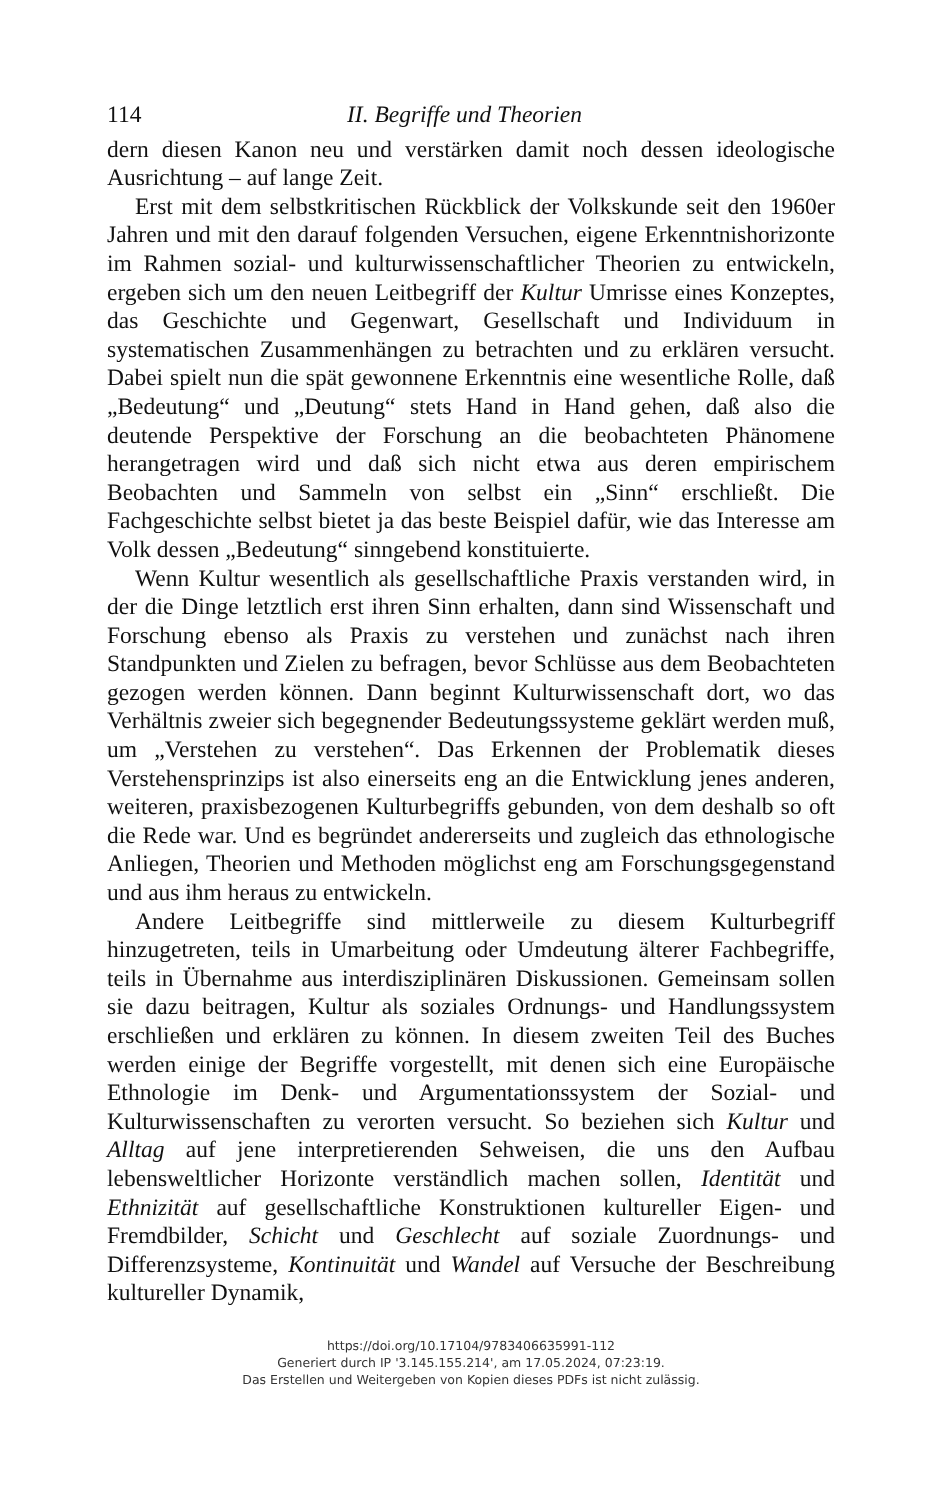114 II. Begriffe und Theorien
dern diesen Kanon neu und verstärken damit noch dessen ideologische Ausrichtung – auf lange Zeit.
Erst mit dem selbstkritischen Rückblick der Volkskunde seit den 1960er Jahren und mit den darauf folgenden Versuchen, eigene Erkenntnishorizonte im Rahmen sozial- und kulturwissenschaftlicher Theorien zu entwickeln, ergeben sich um den neuen Leitbegriff der Kultur Umrisse eines Konzeptes, das Geschichte und Gegenwart, Gesellschaft und Individuum in systematischen Zusammenhängen zu betrachten und zu erklären versucht. Dabei spielt nun die spät gewonnene Erkenntnis eine wesentliche Rolle, daß „Bedeutung“ und „Deutung“ stets Hand in Hand gehen, daß also die deutende Perspektive der Forschung an die beobachteten Phänomene herangetragen wird und daß sich nicht etwa aus deren empirischem Beobachten und Sammeln von selbst ein „Sinn“ erschließt. Die Fachgeschichte selbst bietet ja das beste Beispiel dafür, wie das Interesse am Volk dessen „Bedeutung“ sinngebend konstituierte.
Wenn Kultur wesentlich als gesellschaftliche Praxis verstanden wird, in der die Dinge letztlich erst ihren Sinn erhalten, dann sind Wissenschaft und Forschung ebenso als Praxis zu verstehen und zunächst nach ihren Standpunkten und Zielen zu befragen, bevor Schlüsse aus dem Beobachteten gezogen werden können. Dann beginnt Kulturwissenschaft dort, wo das Verhältnis zweier sich begegnender Bedeutungssysteme geklärt werden muß, um „Verstehen zu verstehen“. Das Erkennen der Problematik dieses Verstehensprinzips ist also einerseits eng an die Entwicklung jenes anderen, weiteren, praxisbezogenen Kulturbegriffs gebunden, von dem deshalb so oft die Rede war. Und es begründet andererseits und zugleich das ethnologische Anliegen, Theorien und Methoden möglichst eng am Forschungsgegenstand und aus ihm heraus zu entwickeln.
Andere Leitbegriffe sind mittlerweile zu diesem Kulturbegriff hinzugetreten, teils in Umarbeitung oder Umdeutung älterer Fachbegriffe, teils in Übernahme aus interdisziplinären Diskussionen. Gemeinsam sollen sie dazu beitragen, Kultur als soziales Ordnungs- und Handlungssystem erschließen und erklären zu können. In diesem zweiten Teil des Buches werden einige der Begriffe vorgestellt, mit denen sich eine Europäische Ethnologie im Denk- und Argumentationssystem der Sozial- und Kulturwissenschaften zu verorten versucht. So beziehen sich Kultur und Alltag auf jene interpretierenden Sehweisen, die uns den Aufbau lebensweltlicher Horizonte verständlich machen sollen, Identität und Ethnizität auf gesellschaftliche Konstruktionen kultureller Eigen- und Fremdbilder, Schicht und Geschlecht auf soziale Zuordnungs- und Differenzsysteme, Kontinuität und Wandel auf Versuche der Beschreibung kultureller Dynamik,
https://doi.org/10.17104/9783406635991-112
Generiert durch IP '3.145.155.214', am 17.05.2024, 07:23:19.
Das Erstellen und Weitergeben von Kopien dieses PDFs ist nicht zulässig.